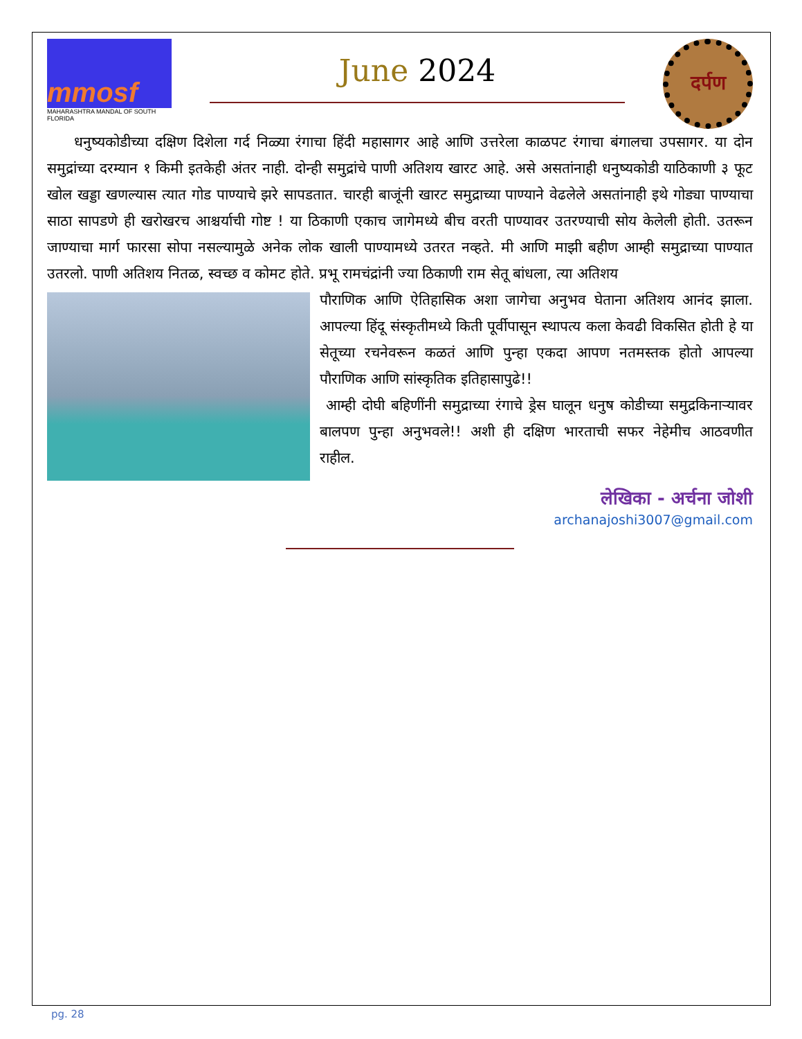mmosf
MAHARASHTRA MANDAL OF SOUTH FLORIDA
June 2024
दर्पण
धनुष्यकोडीच्या दक्षिण दिशेला गर्द निळ्या रंगाचा हिंदी महासागर आहे आणि उत्तरेला काळपट रंगाचा बंगालचा उपसागर. या दोन समुद्रांच्या दरम्यान १ किमी इतकेही अंतर नाही. दोन्ही समुद्रांचे पाणी अतिशय खारट आहे. असे असतांनाही धनुष्यकोडी याठिकाणी ३ फूट खोल खड्डा खणल्यास त्यात गोड पाण्याचे झरे सापडतात. चारही बाजूंनी खारट समुद्राच्या पाण्याने वेढलेले असतांनाही इथे गोड्या पाण्याचा साठा सापडणे ही खरोखरच आश्चर्याची गोष्ट ! या ठिकाणी एकाच जागेमध्ये बीच वरती पाण्यावर उतरण्याची सोय केलेली होती. उतरून जाण्याचा मार्ग फारसा सोपा नसल्यामुळे अनेक लोक खाली पाण्यामध्ये उतरत नव्हते. मी आणि माझी बहीण आम्ही समुद्राच्या पाण्यात उतरलो. पाणी अतिशय नितळ, स्वच्छ व कोमट होते. प्रभू रामचंद्रांनी ज्या ठिकाणी राम सेतू बांधला, त्या अतिशय
पौराणिक आणि ऐतिहासिक अशा जागेचा अनुभव घेताना अतिशय आनंद झाला. आपल्या हिंदू संस्कृतीमध्ये किती पूर्वीपासून स्थापत्य कला केवढी विकसित होती हे या सेतूच्या रचनेवरून कळतं आणि पुन्हा एकदा आपण नतमस्तक होतो आपल्या पौराणिक आणि सांस्कृतिक इतिहासापुढे!!
आम्ही दोघी बहिणींनी समुद्राच्या रंगाचे ड्रेस घालून धनुष कोडीच्या समुद्रकिनाऱ्यावर बालपण पुन्हा अनुभवले!! अशी ही दक्षिण भारताची सफर नेहेमीच आठवणीत राहील.
लेखिका - अर्चना जोशी
archanajoshi3007@gmail.com
pg. 28